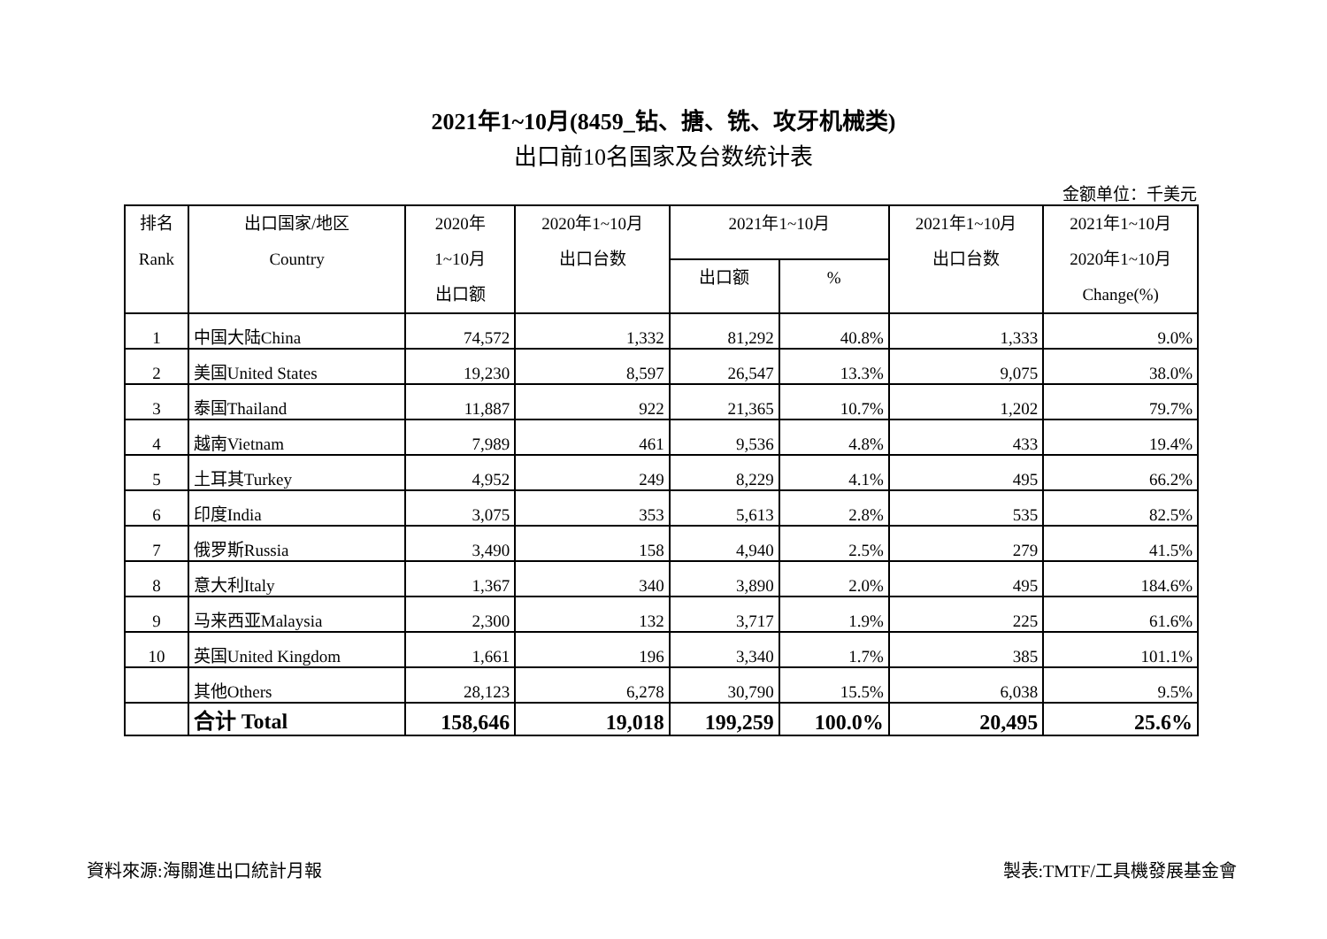2021年1~10月(8459_钻、搪、铣、攻牙机械类)
出口前10名国家及台数统计表
金额单位：千美元
| 排名 Rank | 出口国家/地区 Country | 2020年 1~10月 出口额 | 2020年1~10月 出口台数 | 2021年1~10月 | | 2021年1~10月 出口台数 | 2021年1~10月 2020年1~10月 Change(%) |
| --- | --- | --- | --- | --- | --- | --- | --- |
| | | | | 出口额 | % | | |
| 1 | 中国大陆China | 74,572 | 1,332 | 81,292 | 40.8% | 1,333 | 9.0% |
| 2 | 美国United States | 19,230 | 8,597 | 26,547 | 13.3% | 9,075 | 38.0% |
| 3 | 泰国Thailand | 11,887 | 922 | 21,365 | 10.7% | 1,202 | 79.7% |
| 4 | 越南Vietnam | 7,989 | 461 | 9,536 | 4.8% | 433 | 19.4% |
| 5 | 土耳其Turkey | 4,952 | 249 | 8,229 | 4.1% | 495 | 66.2% |
| 6 | 印度India | 3,075 | 353 | 5,613 | 2.8% | 535 | 82.5% |
| 7 | 俄罗斯Russia | 3,490 | 158 | 4,940 | 2.5% | 279 | 41.5% |
| 8 | 意大利Italy | 1,367 | 340 | 3,890 | 2.0% | 495 | 184.6% |
| 9 | 马来西亚Malaysia | 2,300 | 132 | 3,717 | 1.9% | 225 | 61.6% |
| 10 | 英国United Kingdom | 1,661 | 196 | 3,340 | 1.7% | 385 | 101.1% |
| | 其他Others | 28,123 | 6,278 | 30,790 | 15.5% | 6,038 | 9.5% |
| | 合计 Total | 158,646 | 19,018 | 199,259 | 100.0% | 20,495 | 25.6% |
資料來源:海關進出口統計月報 製表:TMTF/工具機發展基金會